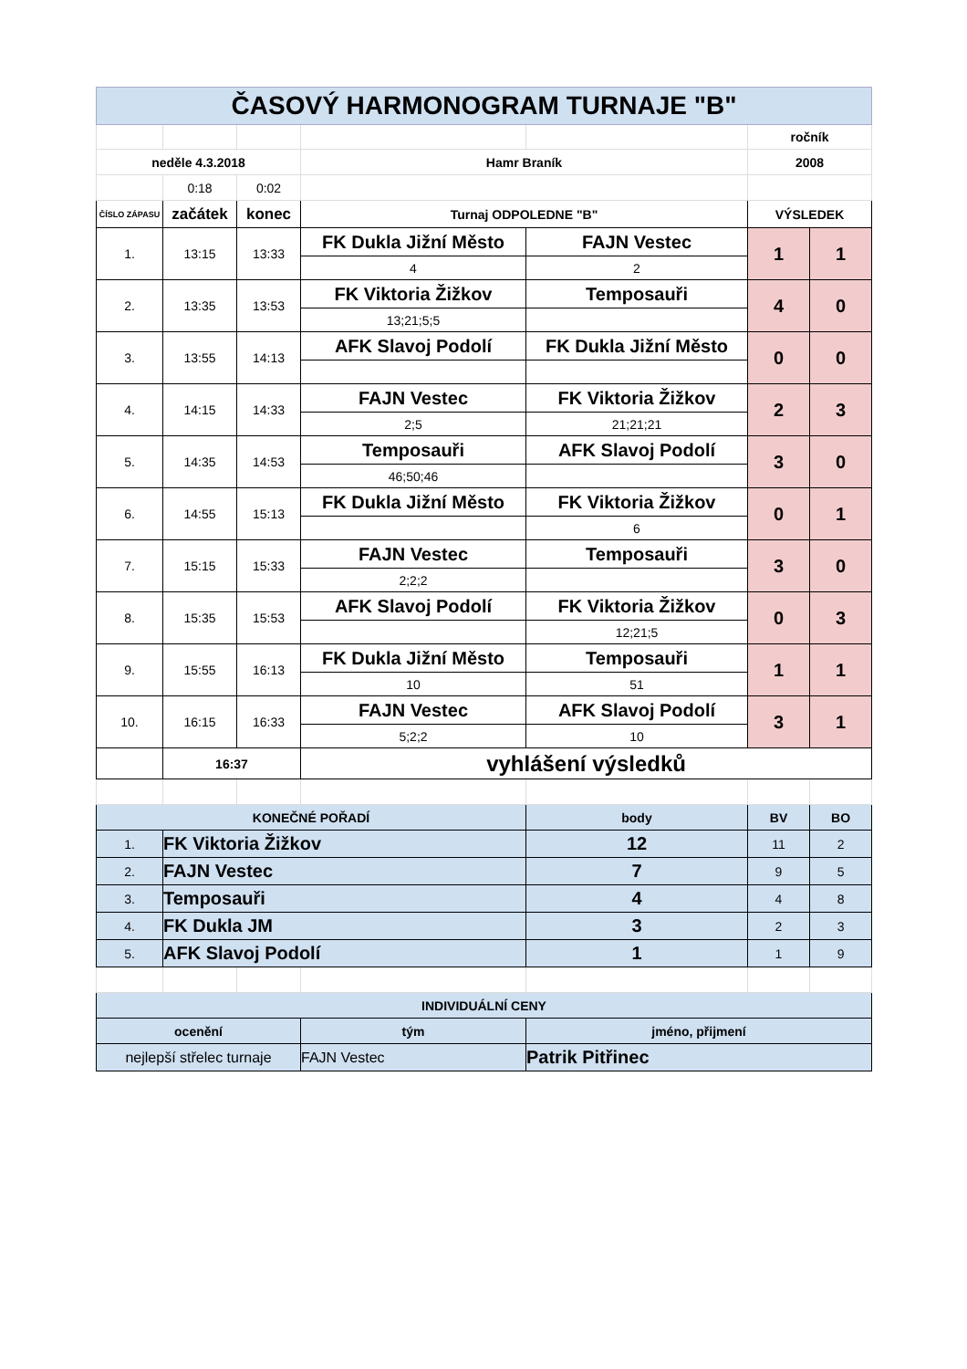| ČASOVÝ HARMONOGRAM TURNAJE "B" | | | | | | |
| | | | | | ročník | |
| neděle 4.3.2018 | | | Hamr Braník | | 2008 | |
| | 0:18 | 0:02 | | | | |
| ČÍSLO ZÁPASU | začátek | konec | Turnaj ODPOLEDNE "B" | | VÝSLEDEK | |
| 1. | 13:15 | 13:33 | FK Dukla Jižní Město | FAJN Vestec | 1 | 1 |
| | | | 4 | 2 | | |
| 2. | 13:35 | 13:53 | FK Viktoria Žižkov | Temposauři | 4 | 0 |
| | | | 13;21;5;5 | | | |
| 3. | 13:55 | 14:13 | AFK Slavoj Podolí | FK Dukla Jižní Město | 0 | 0 |
| 4. | 14:15 | 14:33 | FAJN Vestec | FK Viktoria Žižkov | 2 | 3 |
| | | | 2;5 | 21;21;21 | | |
| 5. | 14:35 | 14:53 | Temposauři | AFK Slavoj Podolí | 3 | 0 |
| | | | 46;50;46 | | | |
| 6. | 14:55 | 15:13 | FK Dukla Jižní Město | FK Viktoria Žižkov | 0 | 1 |
| | | | | 6 | | |
| 7. | 15:15 | 15:33 | FAJN Vestec | Temposauři | 3 | 0 |
| | | | 2;2;2 | | | |
| 8. | 15:35 | 15:53 | AFK Slavoj Podolí | FK Viktoria Žižkov | 0 | 3 |
| | | | | 12;21;5 | | |
| 9. | 15:55 | 16:13 | FK Dukla Jižní Město | Temposauři | 1 | 1 |
| | | | 10 | 51 | | |
| 10. | 16:15 | 16:33 | FAJN Vestec | AFK Slavoj Podolí | 3 | 1 |
| | | | 5;2;2 | 10 | | |
| | 16:37 | | vyhlášení výsledků | | | |
| KONEČNÉ POŘADÍ | | | | body | BV | BO |
| 1. | FK Viktoria Žižkov | | | 12 | 11 | 2 |
| 2. | FAJN Vestec | | | 7 | 9 | 5 |
| 3. | Temposauři | | | 4 | 4 | 8 |
| 4. | FK Dukla JM | | | 3 | 2 | 3 |
| 5. | AFK Slavoj Podolí | | | 1 | 1 | 9 |
| INDIVIDUÁLNÍ CENY | | | | | | |
| ocenění | | | tým | jméno, přijmení | | |
| nejlepší střelec turnaje | | | FAJN Vestec | Patrik Pitřinec | | |